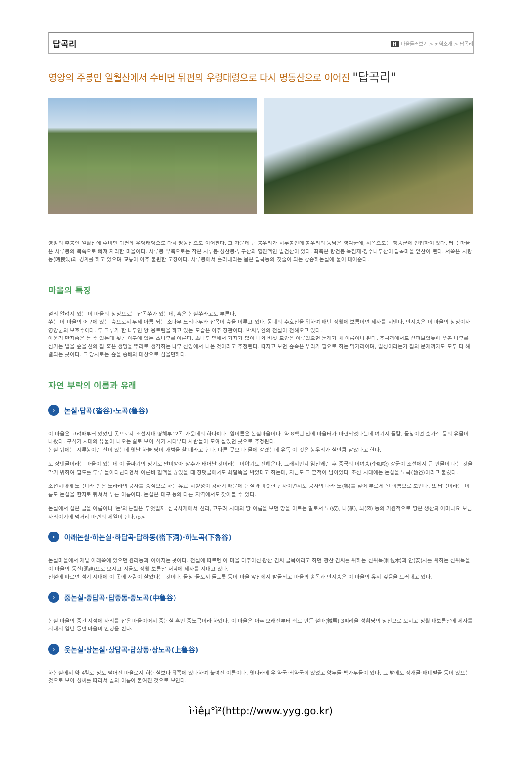답곡리
H마을둘러보기 > 권역소개 > 답곡리
영양의 주봉인 일월산에서 수비면 뒤편의 우령대령으로 다시 명동산으로 이어진 "답곡리"
영양의 주봉인 일월산에 수비면 뒤편의 우령태령으로 다시 명동산으로 이어진다. 그 가운데 큰 봉우리가 시루봉인데 봉우리의 동남은 영덕군에, 서쪽으로는 청송군에 인접하여 있다. 답곡 마을은 시루봉의 북쪽으로 빠져 자리한 마을이다. 시루봉 우측으로는 작은 시루봉·성산봉·투구산과 혈친맥인 발검산이 있다. 좌측은 탕건봉·독점재·장수나무산이 답곡마을 앞산이 된다. 서쪽은 시량동(時良洞)과 경계를 하고 있으며 교통이 아주 불편한 고장이다. 시루봉에서 흘러내리는 묻은 답곡동의 젖줄이 되는 상중하논실에 물어 대어준다.
마을의 특징
널리 알려져 있는 이 마을의 상징으로는 답곡쑤가 있는데, 혹은 논실쑤라고도 부른다.
쑤는 이 마을의 어구에 있는 숲으로서 두세 아름 되는 소나무 느티나무와 잡목이 숲을 이루고 있다. 동네의 수호신을 위하여 매년 정월에 보름이면 제사를 지낸다. 만지송은 이 마을의 상징이자 영양군의 보호수이다. 두 그루가 한 나무인 양 용트림을 하고 있는 모습은 아주 장관이다. 박씨부인의 전설이 전해오고 있다.
아울러 만지송을 들 수 있는데 뒷골 어구에 있는 소나무를 이른다. 소나무 밑에서 가지가 많이 나와 버섯 모양을 이루었으면 둘레가 세 아름이나 된다. 주곡리에서도 살펴보았듯이 쑤곤 나무를 섬기는 일을 숲을 신의 집 혹은 생명을 뿌리로 생각하는 나무 신앙에서 나온 것이라고 추정된다. 따지고 보면 숲속은 우리가 필요로 하는 먹거리이며, 입성이라든가 집의 문제까지도 모두 다 해결되는 곳이다. 그 당시로는 숲을 숭배의 대상으로 삼을만하다.
자연 부락의 이름과 유래
› 논실·답곡(畓谷)·노곡(魯谷)
이 마을은 고려때부터 있었던 곳으로서 조선시대 영해부12곡 가운데의 하나이다. 원이름은 논실마을이다. 약 8백년 전에 마을터가 마련되었다는데 여기서 돌칼, 돌창이면 숟가락 등의 유물이 나왔다. 구석기 시대의 유물이 나오는 걸로 보아 석기 시대부터 사람들이 모여 살았던 곳으로 추정된다.
논실 뒤에는 시루봉이란 산이 있는데 옛날 하늘 땅이 개벽을 할 때라고 한다. 다른 곳으 다 물에 잠겼는데 유독 이 것은 봉우리가 실만큼 남았다고 한다.
또 장댓골이라는 마을이 있는데 이 골짜기의 정기로 말미암아 장수가 태어날 것이라는 이야기도 전해온다. 그래서인지 임진왜란 후 중국의 이여송(李如松) 장군이 조선에서 큰 인물이 나는 것을 막기 위하여 팔도를 두루 돌아다닌다면서 이른바 혈맥을 끊었을 때 장댓골에서도 쇠말뚝을 박았다고 하는데, 지금도 그 흔적이 남아있다. 조선 시대에는 논실을 노곡(魯谷)이라고 불렀다.
조선시대에 노곡이라 함은 노라라의 공자를 중심으로 하는 유교 지향성이 강하기 때문에 논실과 비슷한 한자이면서도 공자의 나라 노(魯)를 넣어 부르게 된 이름으로 보인다. 또 답곡이라는 이름도 논실을 한자로 뒤쳐서 부른 이름이다. 논실은 대구 등의 다른 지역에서도 찾아볼 수 있다.
논실에서 실은 골을 이름이나 '논'의 본질은 무엇일까. 삼국사게에서 신라, 고구려 시대의 땅 이름을 보면 땅을 이르는 말로서 노(奴), 나(拿), 뇌(☒) 등의 기원적으로 땅은 생산의 어머니요 보금자리이기에 먹거리 마련의 제일이 된다./p>
› 아래논실·하논실·하답곡·답하동(畓下洞)·하노곡(下魯谷)
논실마을에서 제일 아래쪽에 있으면 원리동과 이어지는 곳이다. 전설에 따르면 이 마을 터주이신 광산 김씨 골목이라고 하면 광산 김씨를 위하는 신위목(神位木)과 안(安)시를 위하는 신위목을 이 마을의 동신(洞神)으로 모시고 지금도 정월 보름달 저녁에 제사를 지내고 있다.
전설에 따르면 석기 시대에 이 곳에 사람이 살았다는 것이다. 돌창·돌도끼·돌그릇 등이 마을 앞산에서 발굴되고 마을의 송목과 만지송은 이 마을의 유서 깊음을 드러내고 있다.
› 중논실·중답곡·답중동·중노곡(中魯谷)
논실 마을의 중간 지점에 자리를 잡은 마을이어서 중논실 혹인 중노곡이라 하였다. 이 마을은 아주 오래전부터 쇠르 만든 철마(鐵馬) 3피리을 성황당의 당신으로 모시고 정월 대보름날에 제사를 지내서 일년 동안 마을의 안녕을 빈다.
› 웃논실·상논실·상답곡·답상동·상노곡(上魯谷)
하논실에서 약 4킬로 정도 떨어진 마을로서 하논실보다 위쪽에 있다하여 붙여진 이름이다. 옛나라에 우 약국·최약국이 있었고 양두들·백가두들이 있다. 그 밖에도 정개골·매네밭골 등이 있으는 것으로 보아 성씨를 따라서 골의 이름이 붙여진 것으로 보인다.
ì·ìêµ°ì²(http://www.yyg.go.kr)